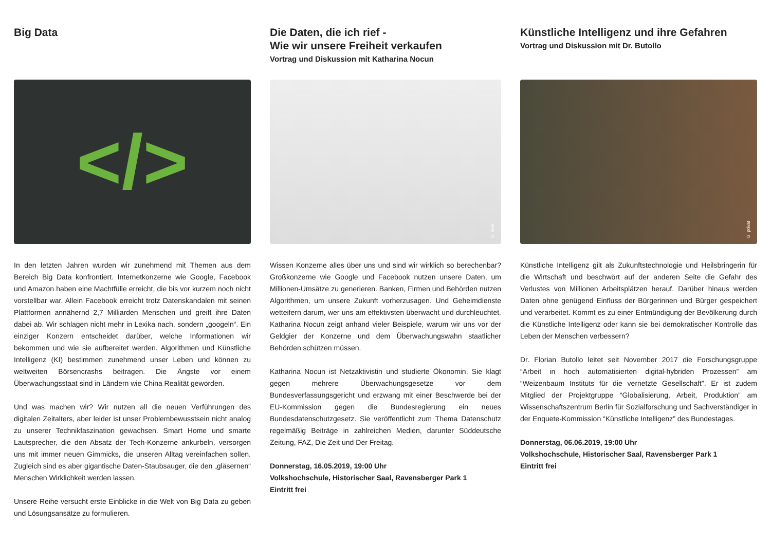Big Data
</>
In den letzten Jahren wurden wir zunehmend mit Themen aus dem Bereich Big Data konfrontiert. Internetkonzerne wie Google, Facebook und Amazon haben eine Machtfülle erreicht, die bis vor kurzem noch nicht vorstellbar war. Allein Facebook erreicht trotz Datenskandalen mit seinen Plattformen annähernd 2,7 Milliarden Menschen und greift ihre Daten dabei ab. Wir schlagen nicht mehr in Lexika nach, sondern „googeln“. Ein einziger Konzern entscheidet darüber, welche Informationen wir bekommen und wie sie aufbereitet werden. Algorithmen und Künstliche Intelligenz (KI) bestimmen zunehmend unser Leben und können zu weltweiten Börsencrashs beitragen. Die Ängste vor einem Überwachungsstaat sind in Ländern wie China Realität geworden.
Und was machen wir? Wir nutzen all die neuen Verführungen des digitalen Zeitalters, aber leider ist unser Problembewusstsein nicht analog zu unserer Technikfaszination gewachsen. Smart Home und smarte Lautsprecher, die den Absatz der Tech-Konzerne ankurbeln, versorgen uns mit immer neuen Gimmicks, die unseren Alltag vereinfachen sollen. Zugleich sind es aber gigantische Daten-Staubsauger, die den „gläsernen“ Menschen Wirklichkeit werden lassen.
Unsere Reihe versucht erste Einblicke in die Welt von Big Data zu geben und Lösungsansätze zu formulieren.
Die Daten, die ich rief -
Wie wir unsere Freiheit verkaufen
Vortrag und Diskussion mit Katharina Nocun
© rivat
Wissen Konzerne alles über uns und sind wir wirklich so berechenbar? Großkonzerne wie Google und Facebook nutzen unsere Daten, um Millionen-Umsätze zu generieren. Banken, Firmen und Behörden nutzen Algorithmen, um unsere Zukunft vorherzusagen. Und Geheimdienste wetteifern darum, wer uns am effektivsten überwacht und durchleuchtet. Katharina Nocun zeigt anhand vieler Beispiele, warum wir uns vor der Geldgier der Konzerne und dem Überwachungswahn staatlicher Behörden schützen müssen.
Katharina Nocun ist Netzaktivistin und studierte Ökonomin. Sie klagt gegen mehrere Überwachungsgesetze vor dem Bundesverfassungsgericht und erzwang mit einer Beschwerde bei der EU-Kommission gegen die Bundesregierung ein neues Bundesdatenschutzgesetz. Sie veröffentlicht zum Thema Datenschutz regelmäßig Beiträge in zahlreichen Medien, darunter Süddeutsche Zeitung, FAZ, Die Zeit und Der Freitag.
Donnerstag, 16.05.2019, 19:00 Uhr
Volkshochschule, Historischer Saal, Ravensberger Park 1
Eintritt frei
Künstliche Intelligenz und ihre Gefahren
Vortrag und Diskussion mit Dr. Butollo
© privat
Künstliche Intelligenz gilt als Zukunftstechnologie und Heilsbringerin für die Wirtschaft und beschwört auf der anderen Seite die Gefahr des Verlustes von Millionen Arbeitsplätzen herauf. Darüber hinaus werden Daten ohne genügend Einfluss der Bürgerinnen und Bürger gespeichert und verarbeitet. Kommt es zu einer Entmündigung der Bevölkerung durch die Künstliche Intelligenz oder kann sie bei demokratischer Kontrolle das Leben der Menschen verbessern?
Dr. Florian Butollo leitet seit November 2017 die Forschungsgruppe “Arbeit in hoch automatisierten digital-hybriden Prozessen” am “Weizenbaum Instituts für die vernetzte Gesellschaft”. Er ist zudem Mitglied der Projektgruppe “Globalisierung, Arbeit, Produktion” am Wissenschaftszentrum Berlin für Sozialforschung und Sachverständiger in der Enquete-Kommission “Künstliche Intelligenz” des Bundestages.
Donnerstag, 06.06.2019, 19:00 Uhr
Volkshochschule, Historischer Saal, Ravensberger Park 1
Eintritt frei